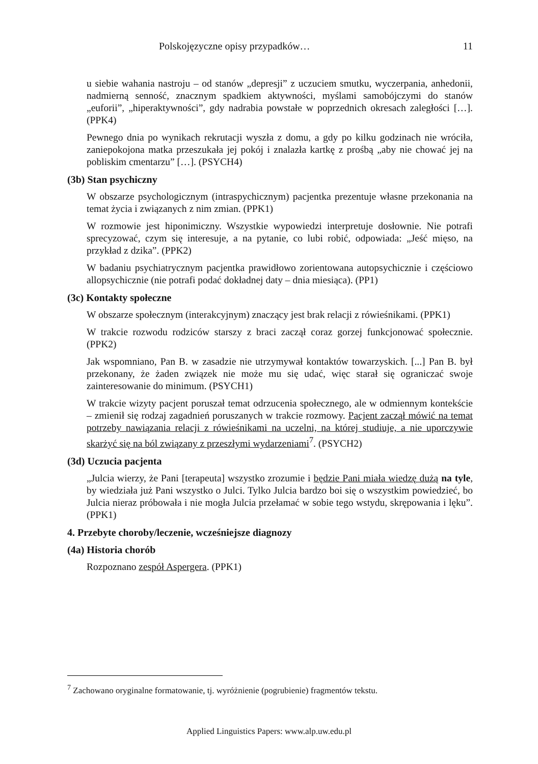Polskojęzyczne opisy przypadków… 11
u siebie wahania nastroju – od stanów „depresji” z uczuciem smutku, wyczerpania, anhedonii, nadmierną senność, znacznym spadkiem aktywności, myślami samobójczymi do stanów „euforii”, „hiperaktywności”, gdy nadrabia powstałe w poprzednich okresach zaległości […]. (PPK4)
Pewnego dnia po wynikach rekrutacji wyszła z domu, a gdy po kilku godzinach nie wróciła, zaniepokojona matka przeszukała jej pokój i znalazła kartkę z prośbą „aby nie chować jej na pobliskim cmentarzu” […]. (PSYCH4)
(3b) Stan psychiczny
W obszarze psychologicznym (intraspychicznym) pacjentka prezentuje własne przekonania na temat życia i związanych z nim zmian. (PPK1)
W rozmowie jest hiponimiczny. Wszystkie wypowiedzi interpretuje dosłownie. Nie potrafi sprecyzować, czym się interesuje, a na pytanie, co lubi robić, odpowiada: „Jeść mięso, na przykład z dzika”. (PPK2)
W badaniu psychiatrycznym pacjentka prawidłowo zorientowana autopsychicznie i częściowo allopsychicznie (nie potrafi podać dokładnej daty – dnia miesiąca). (PP1)
(3c) Kontakty społeczne
W obszarze społecznym (interakcyjnym) znaczący jest brak relacji z rówieśnikami. (PPK1)
W trakcie rozwodu rodziców starszy z braci zaczął coraz gorzej funkcjonować społecznie. (PPK2)
Jak wspomniano, Pan B. w zasadzie nie utrzymywał kontaktów towarzyskich. [...] Pan B. był przekonany, że żaden związek nie może mu się udać, więc starał się ograniczać swoje zainteresowanie do minimum. (PSYCH1)
W trakcie wizyty pacjent poruszał temat odrzucenia społecznego, ale w odmiennym kontekście – zmienił się rodzaj zagadnień poruszanych w trakcie rozmowy. Pacjent zaczął mówić na temat potrzeby nawiązania relacji z rówieśnikami na uczelni, na której studiuje, a nie uporczywie skarżyć się na ból związany z przeszłymi wydarzeniami<sup>7</sup>. (PSYCH2)
(3d) Uczucia pacjenta
„Julcia wierzy, że Pani [terapeuta] wszystko zrozumie i będzie Pani miała wiedzę dużą na tyle, by wiedziała już Pani wszystko o Julci. Tylko Julcia bardzo boi się o wszystkim powiedzieć, bo Julcia nieraz próbowała i nie mogła Julcia przełamać w sobie tego wstydu, skrępowania i lęku”. (PPK1)
4. Przebyte choroby/leczenie, wcześniejsze diagnozy
(4a) Historia chorób
Rozpoznano zespół Aspergera. (PPK1)
<sup>7</sup> Zachowano oryginalne formatowanie, tj. wyróżnienie (pogrubienie) fragmentów tekstu.
Applied Linguistics Papers: www.alp.uw.edu.pl